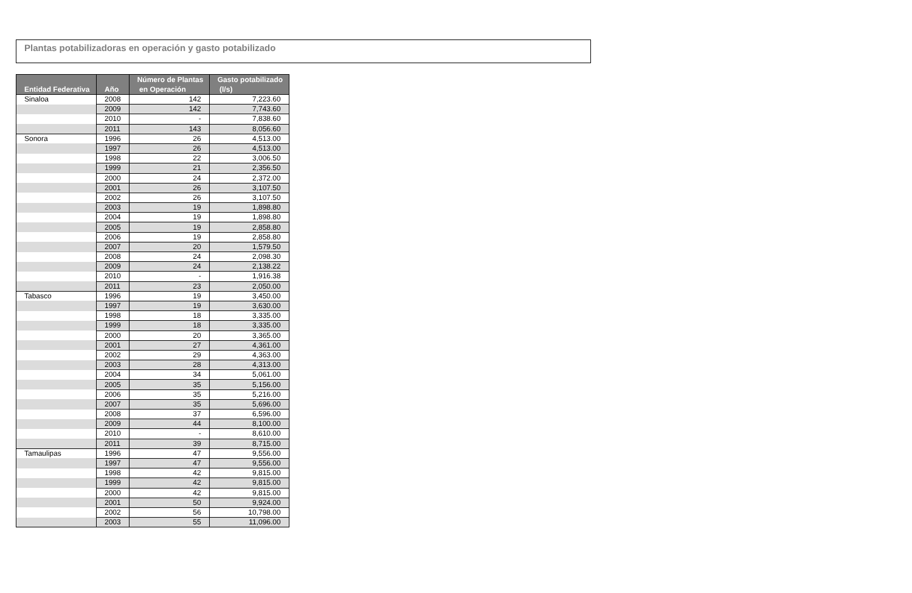Plantas potabilizadoras en operación y gasto potabilizado
| Entidad Federativa | Año | Número de Plantas en Operación | Gasto potabilizado (l/s) |
| --- | --- | --- | --- |
| Sinaloa | 2008 | 142 | 7,223.60 |
| | 2009 | 142 | 7,743.60 |
| | 2010 | - | 7,838.60 |
| | 2011 | 143 | 8,056.60 |
| Sonora | 1996 | 26 | 4,513.00 |
| | 1997 | 26 | 4,513.00 |
| | 1998 | 22 | 3,006.50 |
| | 1999 | 21 | 2,356.50 |
| | 2000 | 24 | 2,372.00 |
| | 2001 | 26 | 3,107.50 |
| | 2002 | 26 | 3,107.50 |
| | 2003 | 19 | 1,898.80 |
| | 2004 | 19 | 1,898.80 |
| | 2005 | 19 | 2,858.80 |
| | 2006 | 19 | 2,858.80 |
| | 2007 | 20 | 1,579.50 |
| | 2008 | 24 | 2,098.30 |
| | 2009 | 24 | 2,138.22 |
| | 2010 | - | 1,916.38 |
| | 2011 | 23 | 2,050.00 |
| Tabasco | 1996 | 19 | 3,450.00 |
| | 1997 | 19 | 3,630.00 |
| | 1998 | 18 | 3,335.00 |
| | 1999 | 18 | 3,335.00 |
| | 2000 | 20 | 3,365.00 |
| | 2001 | 27 | 4,361.00 |
| | 2002 | 29 | 4,363.00 |
| | 2003 | 28 | 4,313.00 |
| | 2004 | 34 | 5,061.00 |
| | 2005 | 35 | 5,156.00 |
| | 2006 | 35 | 5,216.00 |
| | 2007 | 35 | 5,696.00 |
| | 2008 | 37 | 6,596.00 |
| | 2009 | 44 | 8,100.00 |
| | 2010 | - | 8,610.00 |
| | 2011 | 39 | 8,715.00 |
| Tamaulipas | 1996 | 47 | 9,556.00 |
| | 1997 | 47 | 9,556.00 |
| | 1998 | 42 | 9,815.00 |
| | 1999 | 42 | 9,815.00 |
| | 2000 | 42 | 9,815.00 |
| | 2001 | 50 | 9,924.00 |
| | 2002 | 56 | 10,798.00 |
| | 2003 | 55 | 11,096.00 |